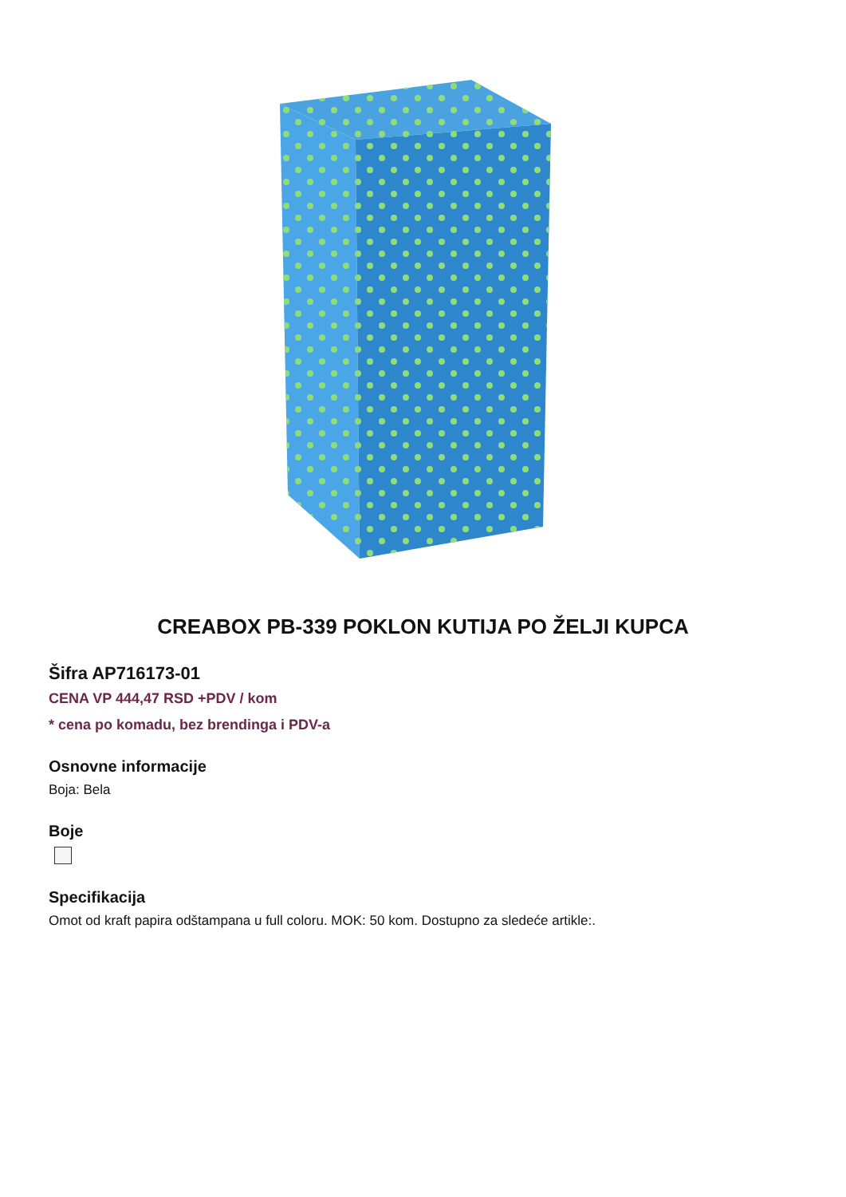CREABOX PB-339 POKLON KUTIJA PO ŽELJI KUPCA
Šifra AP716173-01
CENA VP 444,47 RSD +PDV / kom
* cena po komadu, bez brendinga i PDV-a
Osnovne informacije
Boja: Bela
Boje
Specifikacija
Omot od kraft papira odštampana u full coloru. MOK: 50 kom. Dostupno za sledeće artikle:.